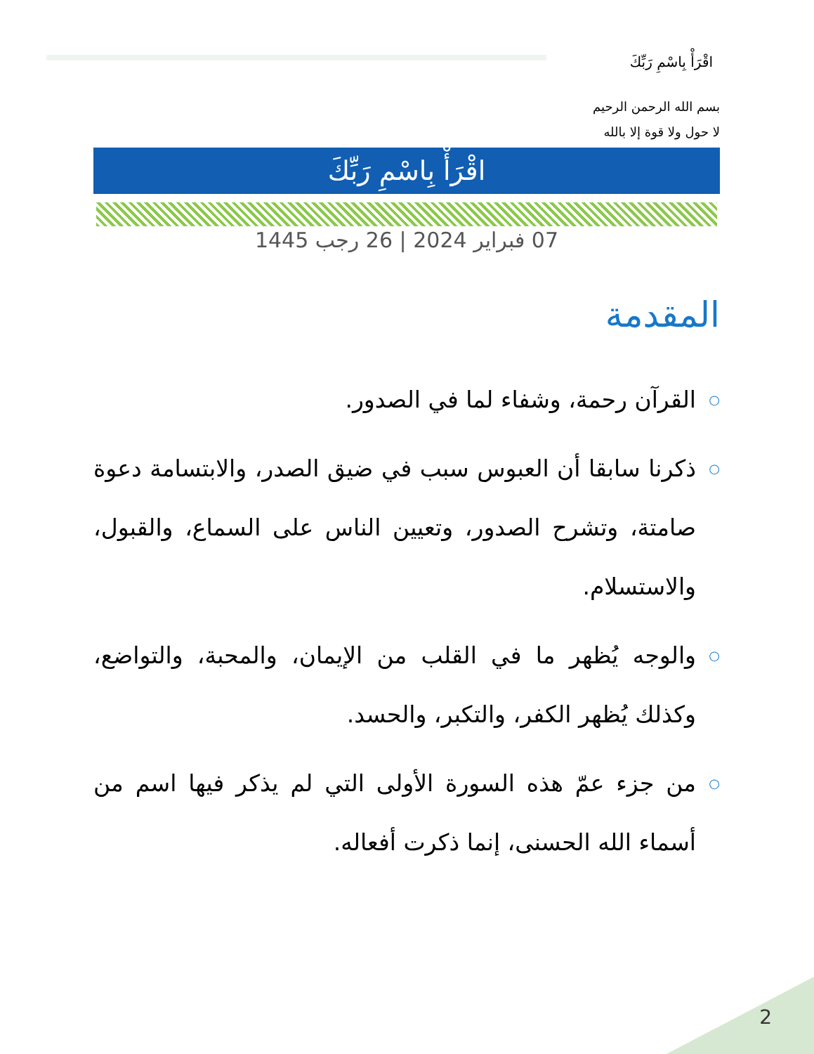اقْرَأْ بِاسْمِ رَبِّكَ
بسم الله الرحمن الرحيم
لا حول ولا قوة إلا بالله
اقْرَأْ بِاسْمِ رَبِّكَ
07 فبراير 2024 | 26 رجب 1445
المقدمة
○ القرآن رحمة، وشفاء لما في الصدور.
○ ذكرنا سابقا أن العبوس سبب في ضيق الصدر، والابتسامة دعوة صامتة، وتشرح الصدور، وتعيين الناس على السماع، والقبول، والاستسلام.
○ والوجه يُظهر ما في القلب من الإيمان، والمحبة، والتواضع، وكذلك يُظهر الكفر، والتكبر، والحسد.
○ من جزء عمّ هذه السورة الأولى التي لم يذكر فيها اسم من أسماء الله الحسنى، إنما ذكرت أفعاله.
2